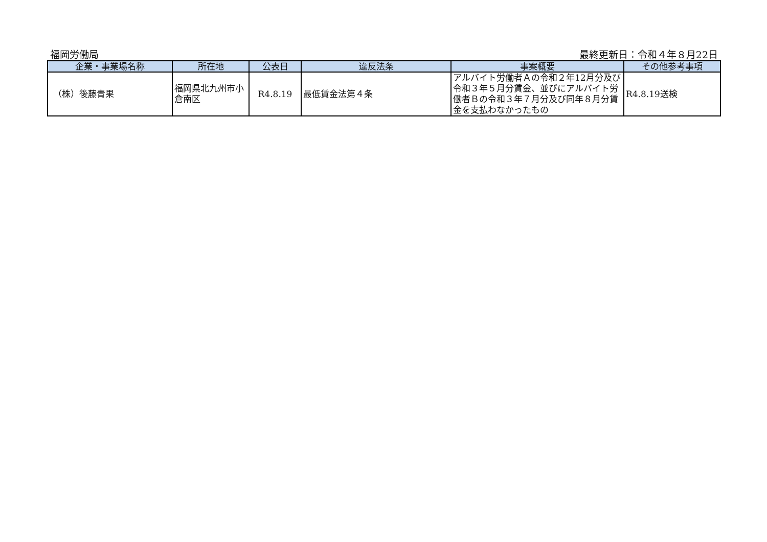福岡労働局 最終更新日：令和４年８月22日
| 企業・事業場名称 | 所在地 | 公表日 | 違反法条 | 事案概要 | その他参考事項 |
| --- | --- | --- | --- | --- | --- |
| （株）後藤青果 | 福岡県北九州市小倉南区 | R4.8.19 | 最低賃金法第４条 | アルバイト労働者Ａの令和２年12月分及び令和３年５月分賃金、並びにアルバイト労働者Ｂの令和３年７月分及び同年８月分賃金を支払わなかったもの | R4.8.19送検 |